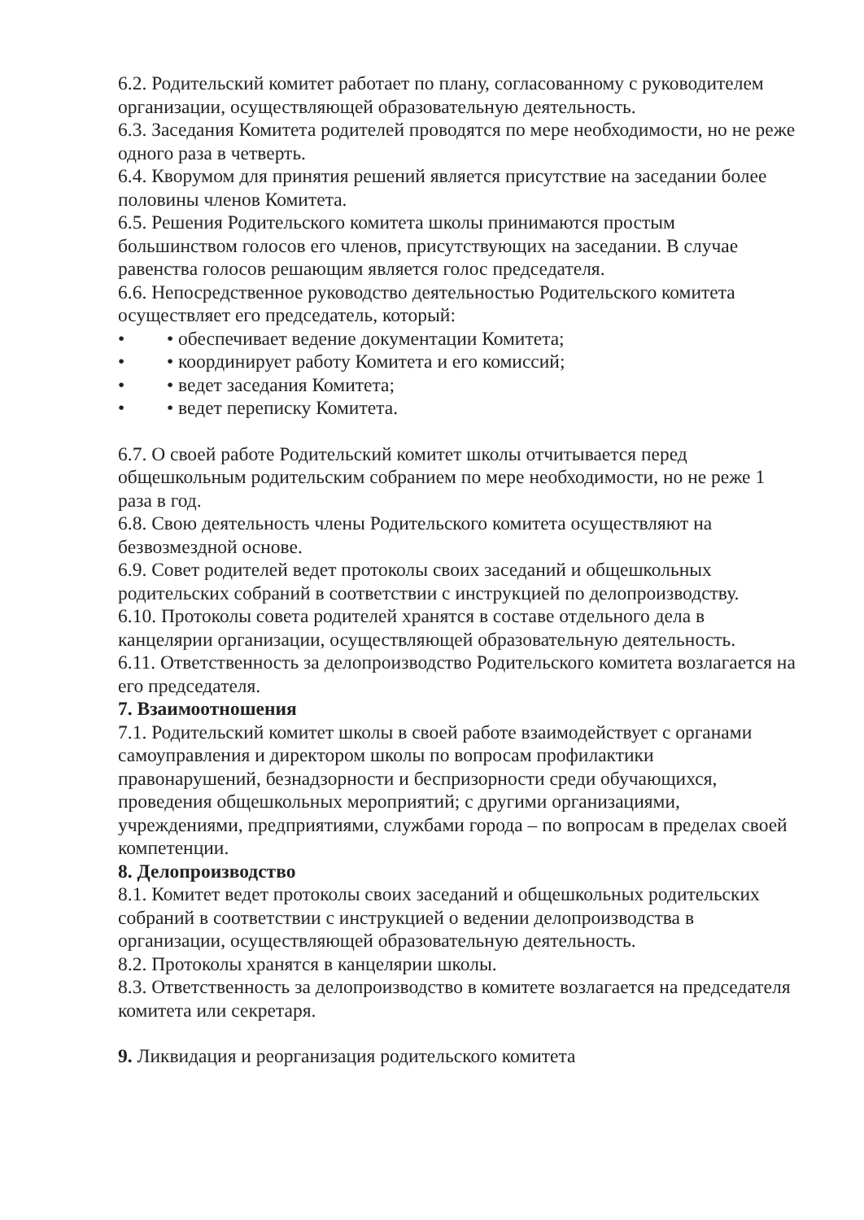6.2. Родительский комитет работает по плану, согласованному с руководителем организации, осуществляющей образовательную деятельность.
6.3. Заседания Комитета родителей проводятся по мере необходимости, но не реже одного раза в четверть.
6.4. Кворумом для принятия решений является присутствие на заседании более половины членов Комитета.
6.5. Решения Родительского комитета школы принимаются простым большинством голосов его членов, присутствующих на заседании. В случае равенства голосов решающим является голос председателя.
6.6. Непосредственное руководство деятельностью Родительского комитета осуществляет его председатель, который:
• • обеспечивает ведение документации Комитета;
• • координирует работу Комитета и его комиссий;
• • ведет заседания Комитета;
• • ведет переписку Комитета.
6.7. О своей работе Родительский комитет школы отчитывается перед общешкольным родительским собранием по мере необходимости, но не реже 1 раза в год.
6.8. Свою деятельность члены Родительского комитета осуществляют на безвозмездной основе.
6.9. Совет родителей ведет протоколы своих заседаний и общешкольных родительских собраний в соответствии с инструкцией по делопроизводству.
6.10. Протоколы совета родителей хранятся в составе отдельного дела в канцелярии организации, осуществляющей образовательную деятельность.
6.11. Ответственность за делопроизводство Родительского комитета возлагается на его председателя.
7. Взаимоотношения
7.1. Родительский комитет школы в своей работе взаимодействует с органами самоуправления и директором школы по вопросам профилактики правонарушений, безнадзорности и беспризорности среди обучающихся, проведения общешкольных мероприятий; с другими организациями, учреждениями, предприятиями, службами города – по вопросам в пределах своей компетенции.
8. Делопроизводство
8.1. Комитет ведет протоколы своих заседаний и общешкольных родительских собраний в соответствии с инструкцией о ведении делопроизводства в организации, осуществляющей образовательную деятельность.
8.2. Протоколы хранятся в канцелярии школы.
8.3. Ответственность за делопроизводство в комитете возлагается на председателя комитета или секретаря.
9. Ликвидация и реорганизация родительского комитета